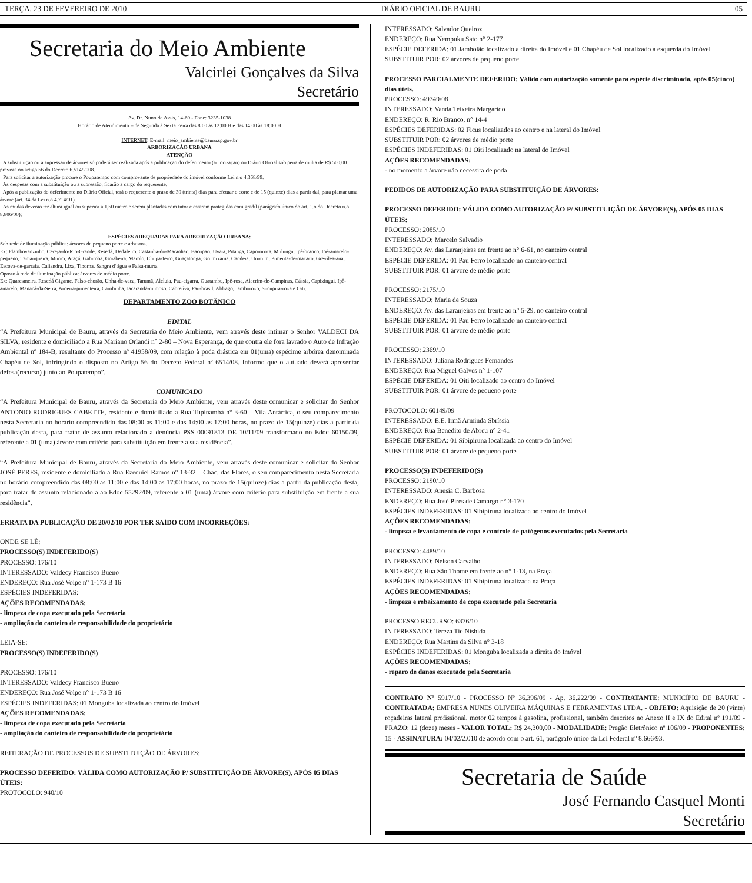TERÇA, 23 DE FEVEREIRO DE 2010 DIÁRIO OFICIAL DE BAURU 05
Secretaria do Meio Ambiente
Valcirlei Gonçalves da Silva
Secretário
Av. Dr. Nuno de Assis, 14-60 - Fone: 3235-1038
Horário de Atendimento – de Segunda à Sexta Feira das 8:00 às 12:00 H e das 14:00 às 18:00 H
INTERNET: E-mail: meio_ambiente@bauru.sp.gov.br
ARBORIZAÇÃO URBANA
ATENÇÃO
· A substituição ou a supressão de árvores só poderá ser realizada após a publicação do deferimento (autorização) no Diário Oficial sob pena de multa de R$ 500,00 prevista no artigo 56 do Decreto 6.514/2008.
· Para solicitar a autorização procure o Poupatempo com comprovante de propriedade do imóvel conforme Lei n.o 4.368/99.
· As despesas com a substituição ou a supressão, ficarão a cargo do requerente.
· Após a publicação do deferimento no Diário Oficial, terá o requerente o prazo de 30 (trinta) dias para efetuar o corte e de 15 (quinze) dias a partir daí, para plantar uma árvore (art. 34 da Lei n.o 4.714/01).
· As mudas deverão ter altura igual ou superior a 1,50 metro e serem plantadas com tutor e estarem protegidas com gradil (parágrafo único do art. 1.o do Decreto n.o 8.806/00);
ESPÉCIES ADEQUADAS PARA ARBORIZAÇÃO URBANA:
Sob rede de iluminação pública: árvores de pequeno porte e arbustos.
Ex: Flamboyanzinho, Cereja-do-Rio-Grande, Resedá, Dedaleiro, Castanha-do-Maranhão, Bacupari, Uvaia, Pitanga, Capororoca, Mulungu, Ipê-branco, Ipê-amarelo-pequeno, Tamanqueira, Murici, Araçá, Gabiroba, Goiabeira, Marolo, Chupa-ferro, Guaçatonga, Grumixama, Candeia, Urucum, Pimenta-de-macaco, Grevílea-anã, Escova-de-garrafa, Caliandra, Lixa, Tiborna, Sangra d' água e Falsa-murta
Oposto à rede de iluminação pública: árvores de médio porte.
Ex: Quaresmeira, Resedá Gigante, Falso-chorão, Unha-de-vaca, Tarumã, Aleluia, Pau-cigarra, Guatambu, Ipê-rosa, Alecrim-de-Campinas, Cássia, Capixingui, Ipê-amarelo, Manacá-da-Serra, Aroeira-pimenteira, Carobinha, Jacarandá-mimoso, Cabreúva, Pau-brasil, Aldrago, Jamboroxo, Sucupira-roxa e Oiti.
DEPARTAMENTO ZOO BOTÂNICO
EDITAL
“A Prefeitura Municipal de Bauru, através da Secretaria do Meio Ambiente, vem através deste intimar o Senhor VALDECI DA SILVA, residente e domiciliado a Rua Mariano Orlandi n° 2-80 – Nova Esperança, de que contra ele fora lavrado o Auto de Infração Ambiental nº 184-B, resultante do Processo nº 41958/09, com relação à poda drástica em 01(uma) espécime arbórea denominada Chapéu de Sol, infringindo o disposto no Artigo 56 do Decreto Federal nº 6514/08. Informo que o autuado deverá apresentar defesa(recurso) junto ao Poupatempo”.
COMUNICADO
“A Prefeitura Municipal de Bauru, através da Secretaria do Meio Ambiente, vem através deste comunicar e solicitar do Senhor ANTONIO RODRIGUES CABETTE, residente e domiciliado a Rua Tupinambá n° 3-60 – Vila Antártica, o seu comparecimento nesta Secretaria no horário compreendido das 08:00 as 11:00 e das 14:00 as 17:00 horas, no prazo de 15(quinze) dias a partir da publicação desta, para tratar de assunto relacionado a denúncia PSS 00091813 DE 10/11/09 transformado no Edoc 60150/09, referente a 01 (uma) árvore com critério para substituição em frente a sua residência”.
“A Prefeitura Municipal de Bauru, através da Secretaria do Meio Ambiente, vem através deste comunicar e solicitar do Senhor JOSÉ PERES, residente e domiciliado a Rua Ezequiel Ramos n° 13-32 – Chac. das Flores, o seu comparecimento nesta Secretaria no horário compreendido das 08:00 as 11:00 e das 14:00 as 17:00 horas, no prazo de 15(quinze) dias a partir da publicação desta, para tratar de assunto relacionado a ao Edoc 55292/09, referente a 01 (uma) árvore com critério para substituição em frente a sua residência”.
ERRATA DA PUBLICAÇÃO DE 20/02/10 POR TER SAÍDO COM INCORREÇÕES:
ONDE SE LÊ:
PROCESSO(S) INDEFERIDO(S)
PROCESSO: 176/10
INTERESSADO: Valdecy Francisco Bueno
ENDEREÇO: Rua José Volpe n° 1-173 B 16
ESPÉCIES INDEFERIDAS:
AÇÕES RECOMENDADAS:
- limpeza de copa executado pela Secretaria
- ampliação do canteiro de responsabilidade do proprietário
LEIA-SE:
PROCESSO(S) INDEFERIDO(S)
PROCESSO: 176/10
INTERESSADO: Valdecy Francisco Bueno
ENDEREÇO: Rua José Volpe n° 1-173 B 16
ESPÉCIES INDEFERIDAS: 01 Monguba localizada ao centro do Imóvel
AÇÕES RECOMENDADAS:
- limpeza de copa executado pela Secretaria
- ampliação do canteiro de responsabilidade do proprietário
REITERAÇÃO DE PROCESSOS DE SUBSTITUIÇÃO DE ÁRVORES:
PROCESSO DEFERIDO: VÁLIDA COMO AUTORIZAÇÃO P/ SUBSTITUIÇÃO DE ÁRVORE(S), APÓS 05 DIAS ÚTEIS:
PROTOCOLO: 940/10
INTERESSADO: Salvador Queiroz
ENDEREÇO: Rua Nempuku Sato n° 2-177
ESPÉCIE DEFERIDA: 01 Jambolão localizado a direita do Imóvel e 01 Chapéu de Sol localizado a esquerda do Imóvel
SUBSTITUIR POR: 02 árvores de pequeno porte
PROCESSO PARCIALMENTE DEFERIDO: Válido com autorização somente para espécie discriminada, após 05(cinco) dias úteis.
PROCESSO: 49749/08
INTERESSADO: Vanda Teixeira Margarido
ENDEREÇO: R. Rio Branco, n° 14-4
ESPÉCIES DEFERIDAS: 02 Ficus localizados ao centro e na lateral do Imóvel
SUBSTITUIR POR: 02 árvores de médio porte
ESPÉCIES INDEFERIDAS: 01 Oiti localizado na lateral do Imóvel
AÇÕES RECOMENDADAS:
- no momento a árvore não necessita de poda
PEDIDOS DE AUTORIZAÇÃO PARA SUBSTITUIÇÃO DE ÁRVORES:
PROCESSO DEFERIDO: VÁLIDA COMO AUTORIZAÇÃO P/ SUBSTITUIÇÃO DE ÁRVORE(S), APÓS 05 DIAS ÚTEIS:
PROCESSO: 2085/10
INTERESSADO: Marcelo Salvadio
ENDEREÇO: Av. das Laranjeiras em frente ao n° 6-61, no canteiro central
ESPÉCIE DEFERIDA: 01 Pau Ferro localizado no canteiro central
SUBSTITUIR POR: 01 árvore de médio porte
PROCESSO: 2175/10
INTERESSADO: Maria de Souza
ENDEREÇO: Av. das Laranjeiras em frente ao n° 5-29, no canteiro central
ESPÉCIE DEFERIDA: 01 Pau Ferro localizado no canteiro central
SUBSTITUIR POR: 01 árvore de médio porte
PROCESSO: 2369/10
INTERESSADO: Juliana Rodrigues Fernandes
ENDEREÇO: Rua Miguel Galves n° 1-107
ESPÉCIE DEFERIDA: 01 Oiti localizado ao centro do Imóvel
SUBSTITUIR POR: 01 árvore de pequeno porte
PROTOCOLO: 60149/09
INTERESSADO: E.E. Irmã Arminda Sbríssia
ENDEREÇO: Rua Benedito de Abreu n° 2-41
ESPÉCIE DEFERIDA: 01 Sibipiruna localizada ao centro do Imóvel
SUBSTITUIR POR: 01 árvore de pequeno porte
PROCESSO(S) INDEFERIDO(S)
PROCESSO: 2190/10
INTERESSADO: Anesia C. Barbosa
ENDEREÇO: Rua José Pires de Camargo n° 3-170
ESPÉCIES INDEFERIDAS: 01 Sibipiruna localizada ao centro do Imóvel
AÇÕES RECOMENDADAS:
- limpeza e levantamento de copa e controle de patógenos executados pela Secretaria
PROCESSO: 4489/10
INTERESSADO: Nelson Carvalho
ENDEREÇO: Rua São Thome em frente ao n° 1-13, na Praça
ESPÉCIES INDEFERIDAS: 01 Sibipiruna localizada na Praça
AÇÕES RECOMENDADAS:
- limpeza e rebaixamento de copa executado pela Secretaria
PROCESSO RECURSO: 6376/10
INTERESSADO: Tereza Tie Nishida
ENDEREÇO: Rua Martins da Silva n° 3-18
ESPÉCIES INDEFERIDAS: 01 Monguba localizada a direita do Imóvel
AÇÕES RECOMENDADAS:
- reparo de danos executado pela Secretaria
CONTRATO Nº 5917/10 - PROCESSO Nº 36.396/09 - Ap. 36.222/09 - CONTRATANTE: MUNICÍPIO DE BAURU - CONTRATADA: EMPRESA NUNES OLIVEIRA MÁQUINAS E FERRAMENTAS LTDA. - OBJETO: Aquisição de 20 (vinte) roçadeiras lateral profissional, motor 02 tempos à gasolina, profissional, também descritos no Anexo II e IX do Edital nº 191/09 - PRAZO: 12 (doze) meses - VALOR TOTAL: R$ 24.300,00 - MODALIDADE: Pregão Eletrônico nº 106/09 - PROPONENTES: 15 - ASSINATURA: 04/02/2.010 de acordo com o art. 61, parágrafo único da Lei Federal nº 8.666/93.
Secretaria de Saúde
José Fernando Casquel Monti
Secretário